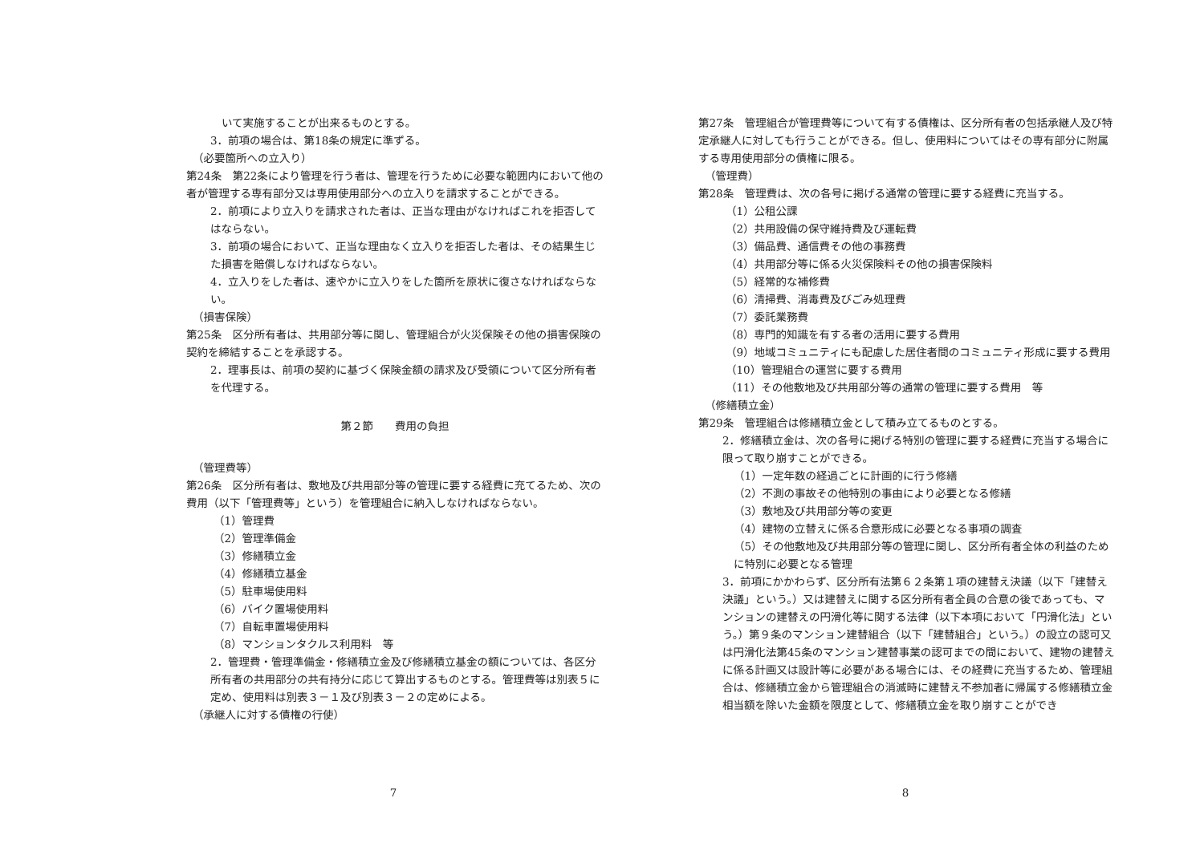いて実施することが出来るものとする。
3．前項の場合は、第18条の規定に準ずる。
（必要箇所への立入り）
第24条　第22条により管理を行う者は、管理を行うために必要な範囲内において他の者が管理する専有部分又は専用使用部分への立入りを請求することができる。
2．前項により立入りを請求された者は、正当な理由がなければこれを拒否してはならない。
3．前項の場合において、正当な理由なく立入りを拒否した者は、その結果生じた損害を賠償しなければならない。
4．立入りをした者は、速やかに立入りをした箇所を原状に復さなければならない。
（損害保険）
第25条　区分所有者は、共用部分等に関し、管理組合が火災保険その他の損害保険の契約を締結することを承認する。
2．理事長は、前項の契約に基づく保険金額の請求及び受領について区分所有者を代理する。
第２節　　費用の負担
（管理費等）
第26条　区分所有者は、敷地及び共用部分等の管理に要する経費に充てるため、次の費用（以下「管理費等」という）を管理組合に納入しなければならない。
（1）管理費
（2）管理準備金
（3）修繕積立金
（4）修繕積立基金
（5）駐車場使用料
（6）バイク置場使用料
（7）自転車置場使用料
（8）マンションタクルス利用料　等
2．管理費・管理準備金・修繕積立金及び修繕積立基金の額については、各区分所有者の共用部分の共有持分に応じて算出するものとする。管理費等は別表５に定め、使用料は別表３－１及び別表３－２の定めによる。
（承継人に対する債権の行使）
7
第27条　管理組合が管理費等について有する債権は、区分所有者の包括承継人及び特定承継人に対しても行うことができる。但し、使用料についてはその専有部分に附属する専用使用部分の債権に限る。
（管理費）
第28条　管理費は、次の各号に掲げる通常の管理に要する経費に充当する。
（1）公租公課
（2）共用設備の保守維持費及び運転費
（3）備品費、通信費その他の事務費
（4）共用部分等に係る火災保険料その他の損害保険料
（5）経常的な補修費
（6）清掃費、消毒費及びごみ処理費
（7）委託業務費
（8）専門的知識を有する者の活用に要する費用
（9）地域コミュニティにも配慮した居住者間のコミュニティ形成に要する費用
（10）管理組合の運営に要する費用
（11）その他敷地及び共用部分等の通常の管理に要する費用　等
（修繕積立金）
第29条　管理組合は修繕積立金として積み立てるものとする。
2．修繕積立金は、次の各号に掲げる特別の管理に要する経費に充当する場合に限って取り崩すことができる。
（1）一定年数の経過ごとに計画的に行う修繕
（2）不測の事故その他特別の事由により必要となる修繕
（3）敷地及び共用部分等の変更
（4）建物の立替えに係る合意形成に必要となる事項の調査
（5）その他敷地及び共用部分等の管理に関し、区分所有者全体の利益のために特別に必要となる管理
3．前項にかかわらず、区分所有法第６２条第１項の建替え決議（以下「建替え決議」という。）又は建替えに関する区分所有者全員の合意の後であっても、マンションの建替えの円滑化等に関する法律（以下本項において「円滑化法」という。）第９条のマンション建替組合（以下「建替組合」という。）の設立の認可又は円滑化法第45条のマンション建替事業の認可までの間において、建物の建替えに係る計画又は設計等に必要がある場合には、その経費に充当するため、管理組合は、修繕積立金から管理組合の消滅時に建替え不参加者に帰属する修繕積立金相当額を除いた金額を限度として、修繕積立金を取り崩すことができ
8